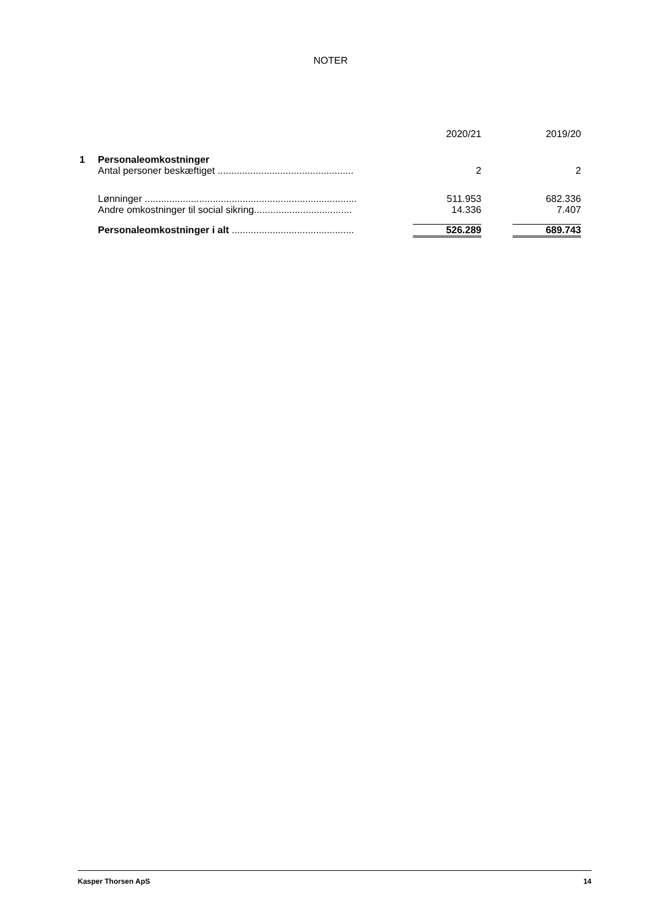NOTER
| | | 2020/21 | | 2019/20 |
| --- | --- | --- | --- | --- |
| 1 | Personaleomkostninger | | | |
| | Antal personer beskæftiget .................................................. | 2 | | 2 |
| | Lønninger .............................................................................. | 511.953 | | 682.336 |
| | Andre omkostninger til social sikring.................................... | 14.336 | | 7.407 |
| | Personaleomkostninger i alt ............................................. | 526.289 | | 689.743 |
Kasper Thorsen ApS 14